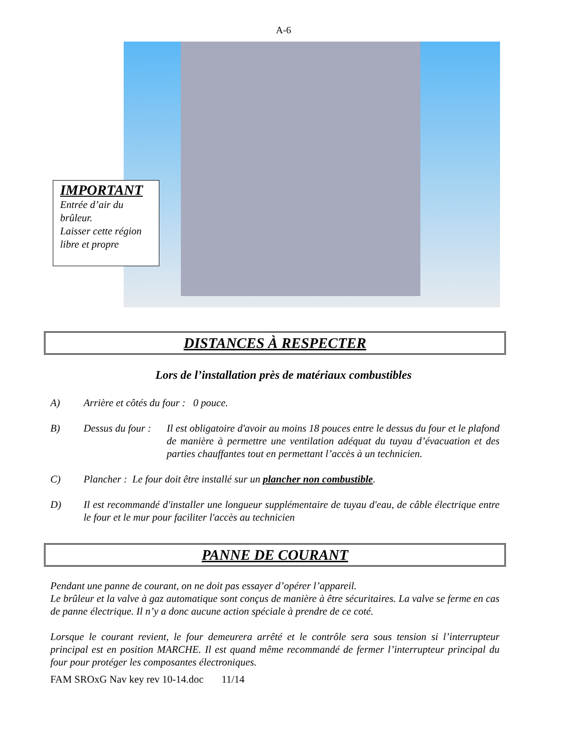A-6
IMPORTANT
Entrée d’air du brûleur.
Laisser cette région libre et propre
DISTANCES À RESPECTER
Lors de l’installation près de matériaux combustibles
A) Arrière et côtés du four : 0 pouce.
B) Dessus du four : Il est obligatoire d'avoir au moins 18 pouces entre le dessus du four et le plafond de manière à permettre une ventilation adéquat du tuyau d’évacuation et des parties chauffantes tout en permettant l’accès à un technicien.
C) Plancher : Le four doit être installé sur un plancher non combustible.
D) Il est recommandé d'installer une longueur supplémentaire de tuyau d'eau, de câble électrique entre le four et le mur pour faciliter l'accès au technicien
PANNE DE COURANT
Pendant une panne de courant, on ne doit pas essayer d’opérer l’appareil.
Le brûleur et la valve à gaz automatique sont conçus de manière à être sécuritaires. La valve se ferme en cas de panne électrique. Il n’y a donc aucune action spéciale à prendre de ce coté.
Lorsque le courant revient, le four demeurera arrêté et le contrôle sera sous tension si l’interrupteur principal est en position MARCHE. Il est quand même recommandé de fermer l’interrupteur principal du four pour protéger les composantes électroniques.
FAM SROxG Nav key rev 10-14.doc 11/14